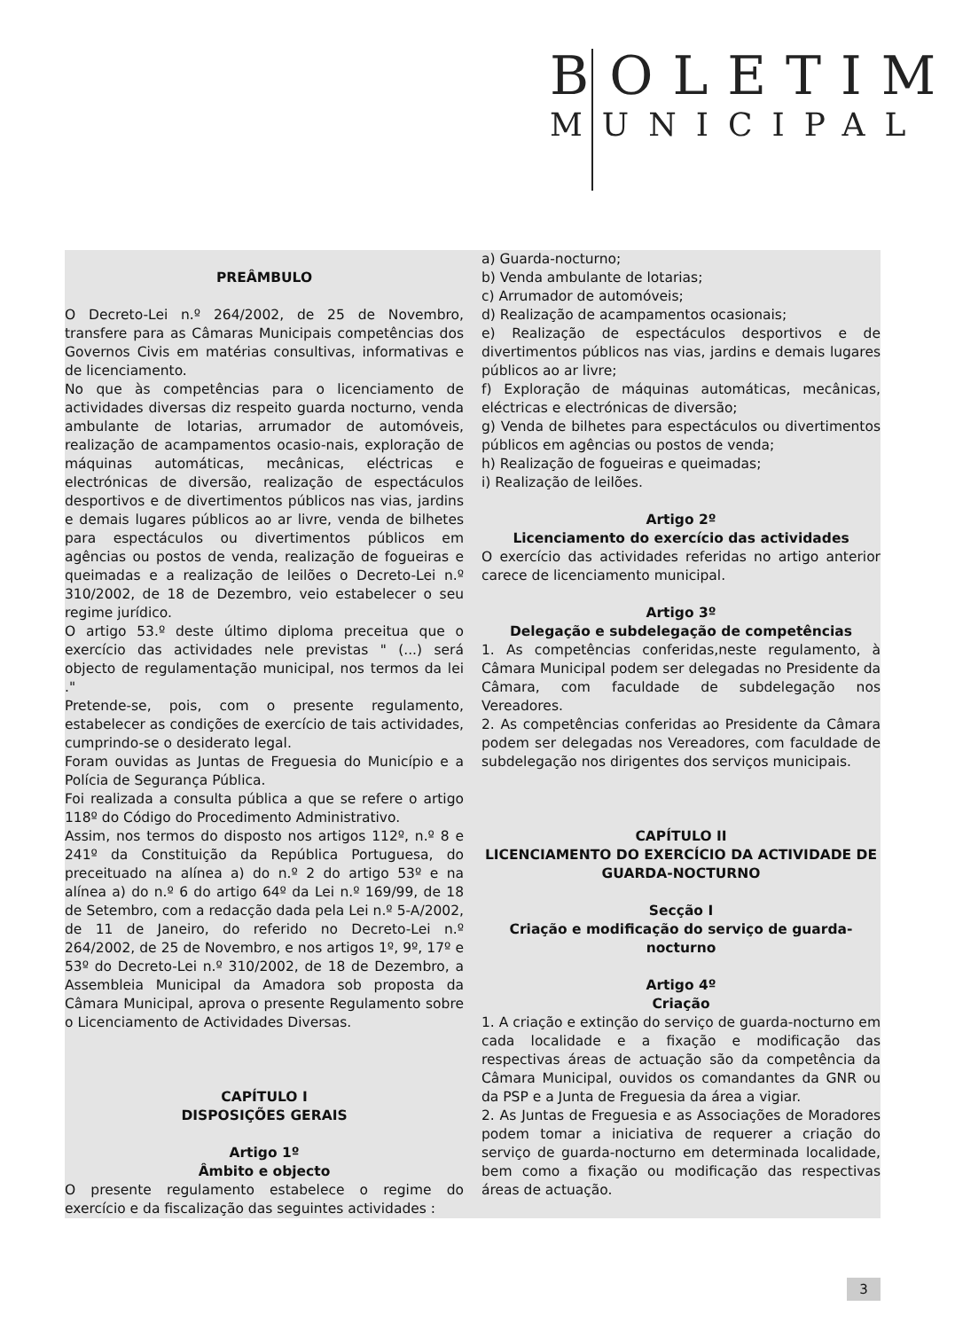BOLETIM
MUNICIPAL
PREÂMBULO
O Decreto-Lei n.º 264/2002, de 25 de Novembro, transfere para as Câmaras Municipais competências dos Governos Civis em matérias consultivas, informativas e de licenciamento.
No que às competências para o licenciamento de actividades diversas diz respeito guarda nocturno, venda ambulante de lotarias, arrumador de automóveis, realização de acampamentos ocasio-nais, exploração de máquinas automáticas, mecânicas, eléctricas e electrónicas de diversão, realização de espectáculos desportivos e de divertimentos públicos nas vias, jardins e demais lugares públicos ao ar livre, venda de bilhetes para espectáculos ou divertimentos públicos em agências ou postos de venda, realização de fogueiras e queimadas e a realização de leilões o Decreto-Lei n.º 310/2002, de 18 de Dezembro, veio estabelecer o seu regime jurídico.
O artigo 53.º deste último diploma preceitua que o exercício das actividades nele previstas " (...) será objecto de regulamentação municipal, nos termos da lei ."
Pretende-se, pois, com o presente regulamento, estabelecer as condições de exercício de tais actividades, cumprindo-se o desiderato legal.
Foram ouvidas as Juntas de Freguesia do Município e a Polícia de Segurança Pública.
Foi realizada a consulta pública a que se refere o artigo 118º do Código do Procedimento Administrativo.
Assim, nos termos do disposto nos artigos 112º, n.º 8 e 241º da Constituição da República Portuguesa, do preceituado na alínea a) do n.º 2 do artigo 53º e na alínea a) do n.º 6 do artigo 64º da Lei n.º 169/99, de 18 de Setembro, com a redacção dada pela Lei n.º 5-A/2002, de 11 de Janeiro, do referido no Decreto-Lei n.º 264/2002, de 25 de Novembro, e nos artigos 1º, 9º, 17º e 53º do Decreto-Lei n.º 310/2002, de 18 de Dezembro, a Assembleia Municipal da Amadora sob proposta da Câmara Municipal, aprova o presente Regulamento sobre o Licenciamento de Actividades Diversas.
CAPÍTULO I
DISPOSIÇÕES GERAIS
Artigo 1º
Âmbito e objecto
O presente regulamento estabelece o regime do exercício e da fiscalização das seguintes actividades :
a) Guarda-nocturno;
b) Venda ambulante de lotarias;
c) Arrumador de automóveis;
d) Realização de acampamentos ocasionais;
e) Realização de espectáculos desportivos e de divertimentos públicos nas vias, jardins e demais lugares públicos ao ar livre;
f) Exploração de máquinas automáticas, mecânicas, eléctricas e electrónicas de diversão;
g) Venda de bilhetes para espectáculos ou divertimentos públicos em agências ou postos de venda;
h) Realização de fogueiras e queimadas;
i) Realização de leilões.
Artigo 2º
Licenciamento do exercício das actividades
O exercício das actividades referidas no artigo anterior carece de licenciamento municipal.
Artigo 3º
Delegação e subdelegação de competências
1. As competências conferidas,neste regulamento, à Câmara Municipal podem ser delegadas no Presidente da Câmara, com faculdade de subdelegação nos Vereadores.
2. As competências conferidas ao Presidente da Câmara podem ser delegadas nos Vereadores, com faculdade de subdelegação nos dirigentes dos serviços municipais.
CAPÍTULO II
LICENCIAMENTO DO EXERCÍCIO DA ACTIVIDADE DE GUARDA-NOCTURNO
Secção I
Criação e modificação do serviço de guarda-nocturno
Artigo 4º
Criação
1. A criação e extinção do serviço de guarda-nocturno em cada localidade e a fixação e modificação das respectivas áreas de actuação são da competência da Câmara Municipal, ouvidos os comandantes da GNR ou da PSP e a Junta de Freguesia da área a vigiar.
2. As Juntas de Freguesia e as Associações de Moradores podem tomar a iniciativa de requerer a criação do serviço de guarda-nocturno em determinada localidade, bem como a fixação ou modificação das respectivas áreas de actuação.
3